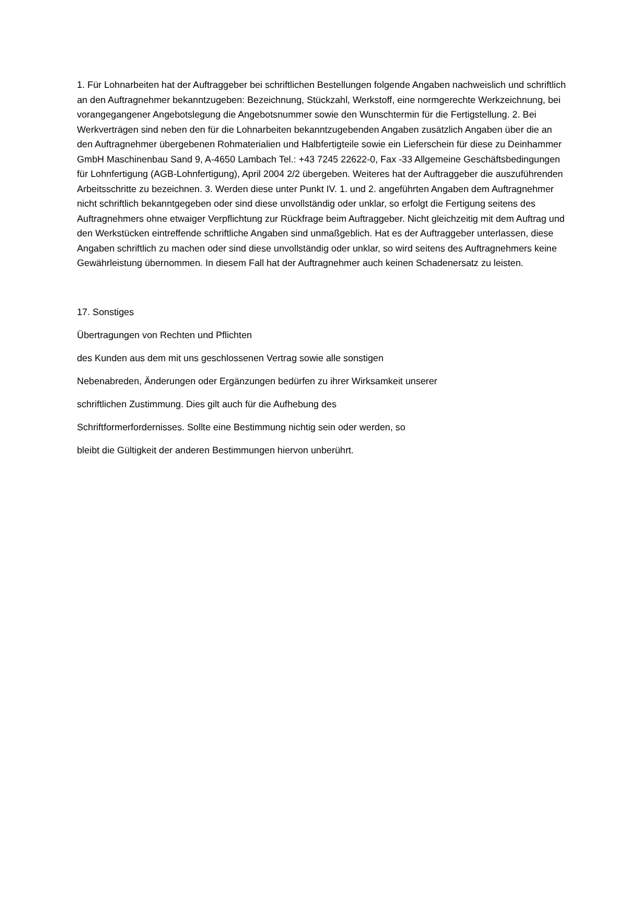1. Für Lohnarbeiten hat der Auftraggeber bei schriftlichen Bestellungen folgende Angaben nachweislich und schriftlich an den Auftragnehmer bekanntzugeben: Bezeichnung, Stückzahl, Werkstoff, eine normgerechte Werkzeichnung, bei vorangegangener Angebotslegung die Angebotsnummer sowie den Wunschtermin für die Fertigstellung. 2. Bei Werkverträgen sind neben den für die Lohnarbeiten bekanntzugebenden Angaben zusätzlich Angaben über die an den Auftragnehmer übergebenen Rohmaterialien und Halbfertigteile sowie ein Lieferschein für diese zu Deinhammer GmbH Maschinenbau Sand 9, A-4650 Lambach Tel.: +43 7245 22622-0, Fax -33 Allgemeine Geschäftsbedingungen für Lohnfertigung (AGB-Lohnfertigung), April 2004 2/2 übergeben. Weiteres hat der Auftraggeber die auszuführenden Arbeitsschritte zu bezeichnen. 3. Werden diese unter Punkt IV. 1. und 2. angeführten Angaben dem Auftragnehmer nicht schriftlich bekanntgegeben oder sind diese unvollständig oder unklar, so erfolgt die Fertigung seitens des Auftragnehmers ohne etwaiger Verpflichtung zur Rückfrage beim Auftraggeber. Nicht gleichzeitig mit dem Auftrag und den Werkstücken eintreffende schriftliche Angaben sind unmaßgeblich. Hat es der Auftraggeber unterlassen, diese Angaben schriftlich zu machen oder sind diese unvollständig oder unklar, so wird seitens des Auftragnehmers keine Gewährleistung übernommen. In diesem Fall hat der Auftragnehmer auch keinen Schadenersatz zu leisten.
17. Sonstiges
Übertragungen von Rechten und Pflichten
des Kunden aus dem mit uns geschlossenen Vertrag sowie alle sonstigen
Nebenabreden, Änderungen oder Ergänzungen bedürfen zu ihrer Wirksamkeit unserer
schriftlichen Zustimmung. Dies gilt auch für die Aufhebung des
Schriftformerfordernisses. Sollte eine Bestimmung nichtig sein oder werden, so
bleibt die Gültigkeit der anderen Bestimmungen hiervon unberührt.